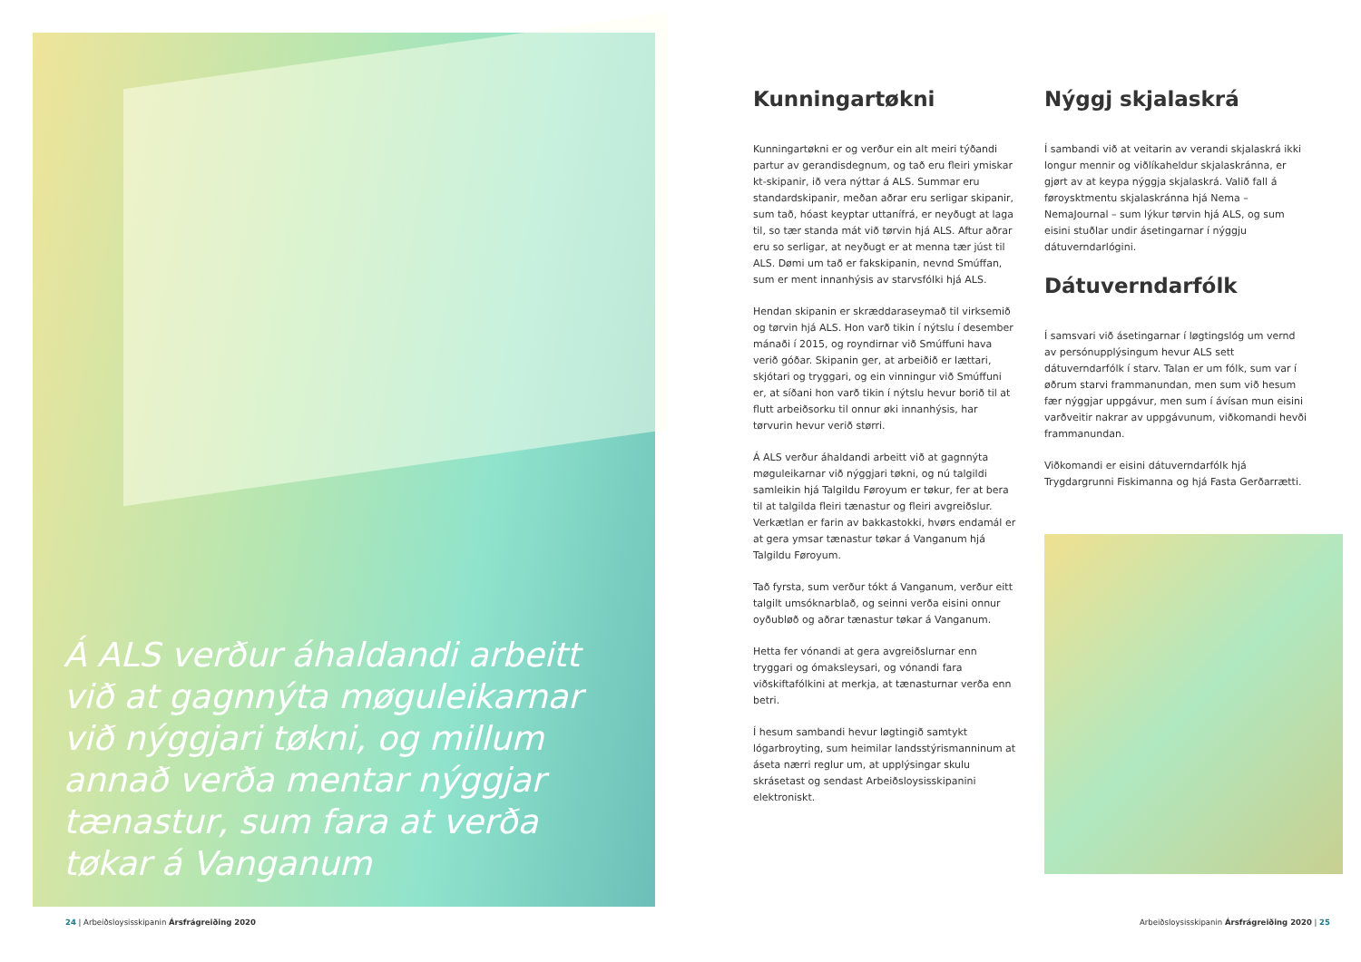Á ALS verður áhaldandi arbeitt við at gagnnýta møguleikarnar við nýggjari tøkni, og millum annað verða mentar nýggjar tænastur, sum fara at verða tøkar á Vanganum
Kunningartøkni
Kunningartøkni er og verður ein alt meiri týðandi partur av gerandisdegnum, og tað eru fleiri ymiskar kt-skipanir, ið vera nýttar á ALS. Summar eru standardskipanir, meðan aðrar eru serligar skipanir, sum tað, hóast keyptar uttanífrá, er neyðugt at laga til, so tær standa mát við tørvin hjá ALS. Aftur aðrar eru so serligar, at neyðugt er at menna tær júst til ALS. Dømi um tað er fakskipanin, nevnd Smúffan, sum er ment innanhýsis av starvsfólki hjá ALS.
Hendan skipanin er skræddaraseymað til virksemið og tørvin hjá ALS. Hon varð tikin í nýtslu í desember mánaði í 2015, og royndirnar við Smúffuni hava verið góðar. Skipanin ger, at arbeiðið er lættari, skjótari og tryggari, og ein vinningur við Smúffuni er, at síðani hon varð tikin í nýtslu hevur borið til at flutt arbeiðsorku til onnur øki innanhýsis, har tørvurin hevur verið størri.
Á ALS verður áhaldandi arbeitt við at gagnnýta møguleikarnar við nýggjari tøkni, og nú talgildi samleikin hjá Talgildu Føroyum er tøkur, fer at bera til at talgilda fleiri tænastur og fleiri avgreiðslur. Verkætlan er farin av bakkastokki, hvørs endamál er at gera ymsar tænastur tøkar á Vanganum hjá Talgildu Føroyum.
Tað fyrsta, sum verður tókt á Vanganum, verður eitt talgilt umsóknarblað, og seinni verða eisini onnur oyðubløð og aðrar tænastur tøkar á Vanganum.
Hetta fer vónandi at gera avgreiðslurnar enn tryggari og ómaksleysari, og vónandi fara viðskiftafólkini at merkja, at tænasturnar verða enn betri.
Í hesum sambandi hevur løgtingið samtykt lógarbroyting, sum heimilar landsstýrismanninum at áseta nærri reglur um, at upplýsingar skulu skrásetast og sendast Arbeiðsloysisskipanini elektroniskt.
Nýggj skjalaskrá
Í sambandi við at veitarin av verandi skjalaskrá ikki longur mennir og viðlíkaheldur skjalaskránna, er gjørt av at keypa nýggja skjalaskrá. Valið fall á føroysktmentu skjalaskránna hjá Nema – NemaJournal – sum lýkur tørvin hjá ALS, og sum eisini stuðlar undir ásetingarnar í nýggju dátuverndarlógini.
Dátuverndarfólk
Í samsvari við ásetingarnar í løgtingslóg um vernd av persónupplýsingum hevur ALS sett dátuverndarfólk í starv. Talan er um fólk, sum var í øðrum starvi frammanundan, men sum við hesum fær nýggjar uppgávur, men sum í ávísan mun eisini varðveitir nakrar av uppgávunum, viðkomandi hevði frammanundan.
Viðkomandi er eisini dátuverndarfólk hjá Trygdargrunni Fiskimanna og hjá Fasta Gerðarrætti.
24 | Arbeiðsloysisskipanin Ársfrágreiðing 2020
Arbeiðsloysisskipanin Ársfrágreiðing 2020 | 25